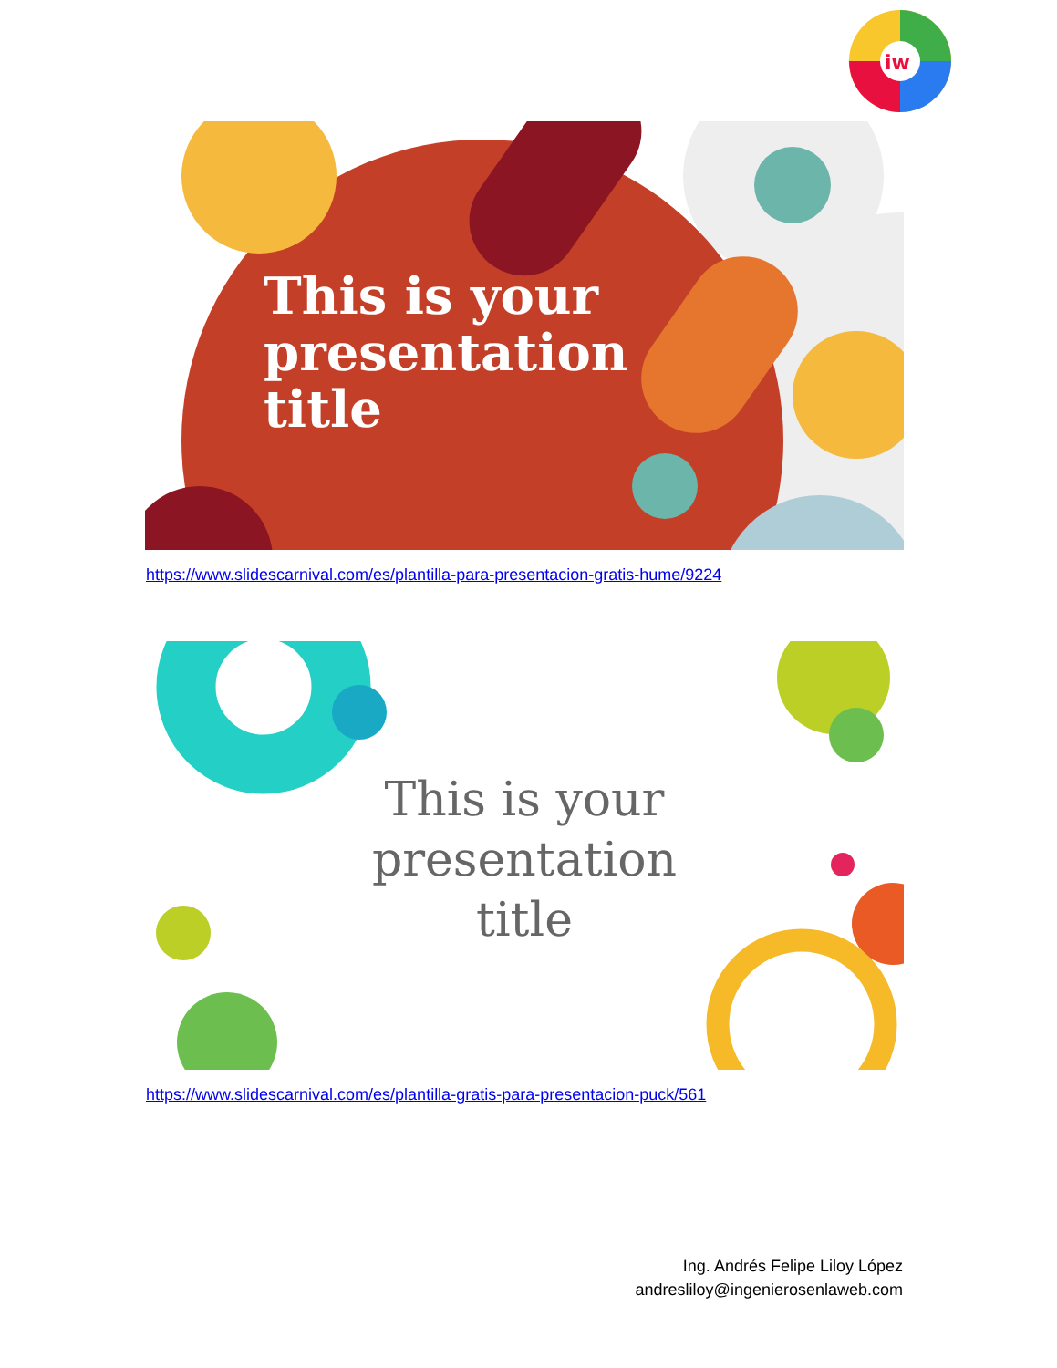iw
This is your
presentation
title
https://www.slidescarnival.com/es/plantilla-para-presentacion-gratis-hume/9224
This is your
presentation
title
https://www.slidescarnival.com/es/plantilla-gratis-para-presentacion-puck/561
Ing. Andrés Felipe Liloy López
andresliloy@ingenierosenlaweb.com